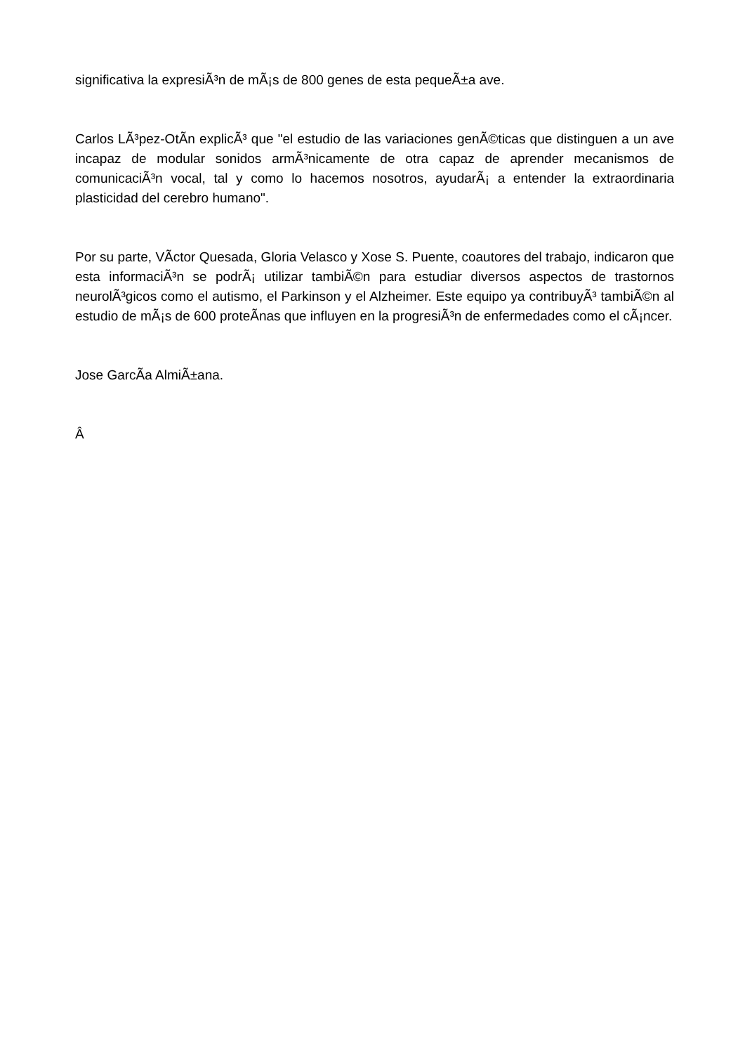significativa la expresiÃ³n de mÃ¡s de 800 genes de esta pequeÃ±a ave.
Carlos LÃ³pez-OtÃ­n explicÃ³ que "el estudio de las variaciones genÃ©ticas que distinguen a un ave incapaz de modular sonidos armÃ³nicamente de otra capaz de aprender mecanismos de comunicaciÃ³n vocal, tal y como lo hacemos nosotros, ayudarÃ¡ a entender la extraordinaria plasticidad del cerebro humano".
Por su parte, VÃ­ctor Quesada, Gloria Velasco y Xose S. Puente, coautores del trabajo, indicaron que esta informaciÃ³n se podrÃ¡ utilizar tambiÃ©n para estudiar diversos aspectos de trastornos neurolÃ³gicos como el autismo, el Parkinson y el Alzheimer. Este equipo ya contribuyÃ³ tambiÃ©n al estudio de mÃ¡s de 600 proteÃ­nas que influyen en la progresiÃ³n de enfermedades como el cÃ¡ncer.
Jose GarcÃ­a AlmiÃ±ana.
Â